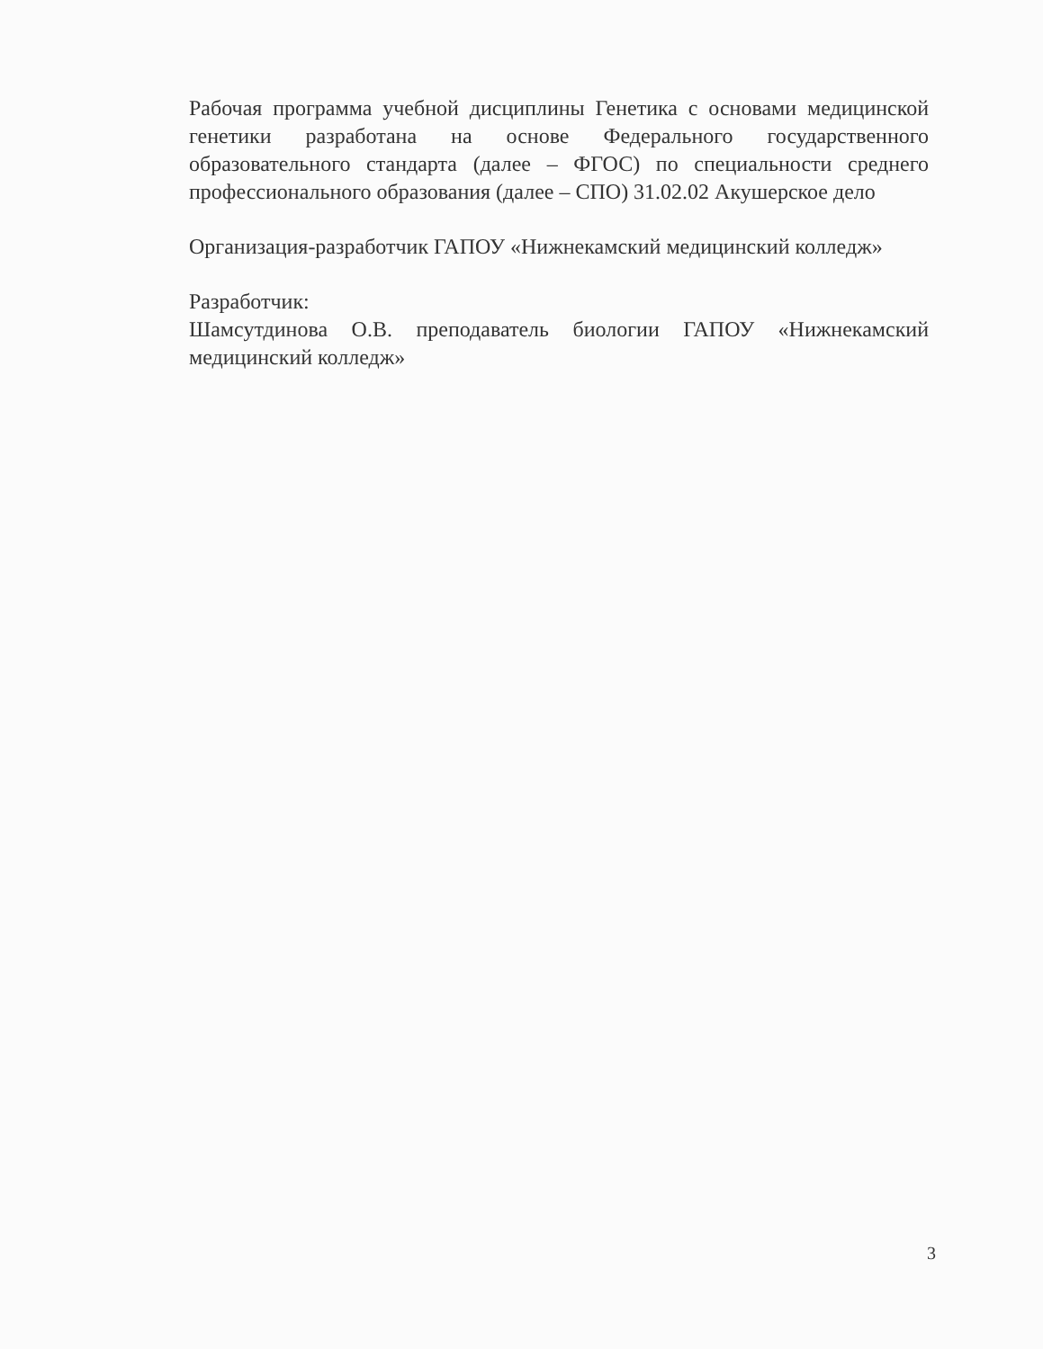Рабочая программа учебной дисциплины Генетика с основами медицинской генетики разработана на основе Федерального государственного образовательного стандарта (далее – ФГОС) по специальности среднего профессионального образования (далее – СПО) 31.02.02 Акушерское дело
Организация-разработчик ГАПОУ «Нижнекамский медицинский колледж»
Разработчик:
Шамсутдинова О.В. преподаватель биологии ГАПОУ «Нижнекамский медицинский колледж»
3